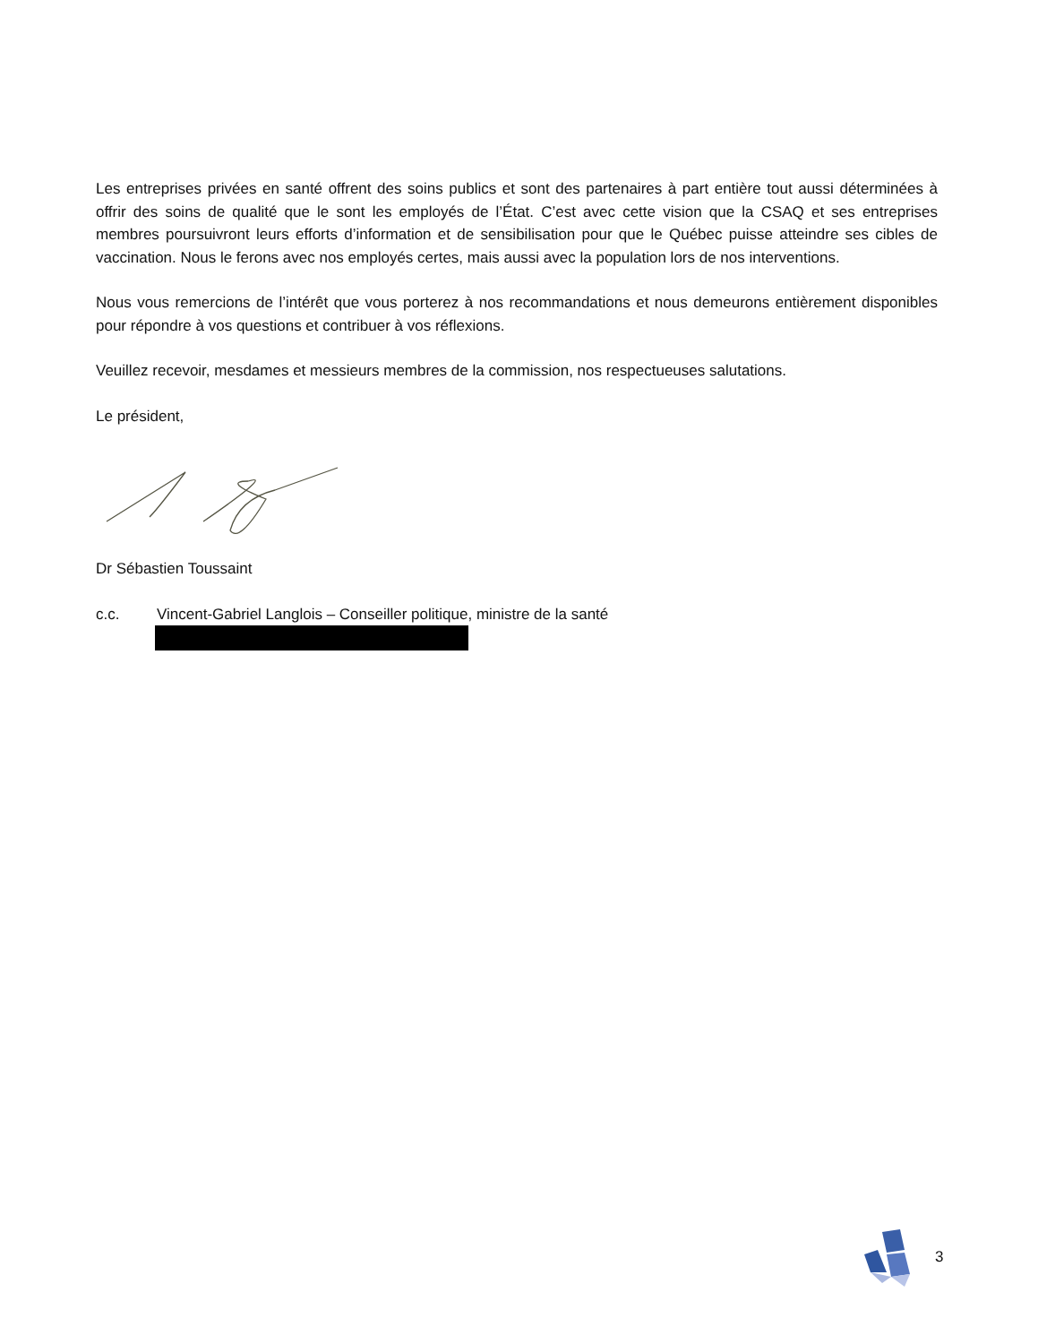Les entreprises privées en santé offrent des soins publics et sont des partenaires à part entière tout aussi déterminées à offrir des soins de qualité que le sont les employés de l’État. C’est avec cette vision que la CSAQ et ses entreprises membres poursuivront leurs efforts d’information et de sensibilisation pour que le Québec puisse atteindre ses cibles de vaccination. Nous le ferons avec nos employés certes, mais aussi avec la population lors de nos interventions.
Nous vous remercions de l’intérêt que vous porterez à nos recommandations et nous demeurons entièrement disponibles pour répondre à vos questions et contribuer à vos réflexions.
Veuillez recevoir, mesdames et messieurs membres de la commission, nos respectueuses salutations.
Le président,
Dr Sébastien Toussaint
c.c. Vincent-Gabriel Langlois – Conseiller politique, ministre de la santé
3